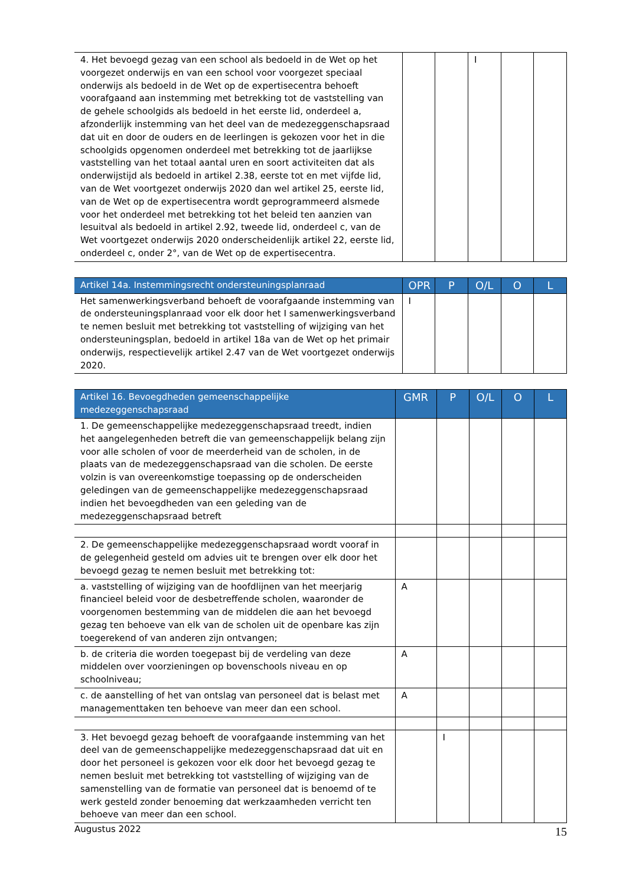| 4. Het bevoegd gezag van een school als bedoeld in de Wet op het voorgezet onderwijs en van een school voor voorgezet speciaal onderwijs als bedoeld in de Wet op de expertisecentra behoeft voorafgaand aan instemming met betrekking tot de vaststelling van de gehele schoolgids als bedoeld in het eerste lid, onderdeel a, afzonderlijk instemming van het deel van de medezeggenschapsraad dat uit en door de ouders en de leerlingen is gekozen voor het in die schoolgids opgenomen onderdeel met betrekking tot de jaarlijkse vaststelling van het totaal aantal uren en soort activiteiten dat als onderwijstijd als bedoeld in artikel 2.38, eerste tot en met vijfde lid, van de Wet voortgezet onderwijs 2020 dan wel artikel 25, eerste lid, van de Wet op de expertisecentra wordt geprogrammeerd alsmede voor het onderdeel met betrekking tot het beleid ten aanzien van lesuitval als bedoeld in artikel 2.92, tweede lid, onderdeel c, van de Wet voortgezet onderwijs 2020 onderscheidenlijk artikel 22, eerste lid, onderdeel c, onder 2°, van de Wet op de expertisecentra. | | | I | | |
| Artikel 14a. Instemmingsrecht ondersteuningsplanraad | OPR | P | O/L | O | L |
| --- | --- | --- | --- | --- | --- |
| Het samenwerkingsverband behoeft de voorafgaande instemming van de ondersteuningsplanraad voor elk door het I samenwerkingsverband te nemen besluit met betrekking tot vaststelling of wijziging van het ondersteuningsplan, bedoeld in artikel 18a van de Wet op het primair onderwijs, respectievelijk artikel 2.47 van de Wet voortgezet onderwijs 2020. | I | | | | |
| Artikel 16. Bevoegdheden gemeenschappelijke medezeggenschapsraad | GMR | P | O/L | O | L |
| --- | --- | --- | --- | --- | --- |
| 1. De gemeenschappelijke medezeggenschapsraad treedt, indien het aangelegenheden betreft die van gemeenschappelijk belang zijn voor alle scholen of voor de meerderheid van de scholen, in de plaats van de medezeggenschapsraad van die scholen. De eerste volzin is van overeenkomstige toepassing op de onderscheiden geledingen van de gemeenschappelijke medezeggenschapsraad indien het bevoegdheden van een geleding van de medezeggenschapsraad betreft | | | | | |
| 2. De gemeenschappelijke medezeggenschapsraad wordt vooraf in de gelegenheid gesteld om advies uit te brengen over elk door het bevoegd gezag te nemen besluit met betrekking tot: | | | | | |
| a. vaststelling of wijziging van de hoofdlijnen van het meerjarig financieel beleid voor de desbetreffende scholen, waaronder de voorgenomen bestemming van de middelen die aan het bevoegd gezag ten behoeve van elk van de scholen uit de openbare kas zijn toegerekend of van anderen zijn ontvangen; | A | | | | |
| b. de criteria die worden toegepast bij de verdeling van deze middelen over voorzieningen op bovenschools niveau en op schoolniveau; | A | | | | |
| c. de aanstelling of het van ontslag van personeel dat is belast met managementtaken ten behoeve van meer dan een school. | A | | | | |
| 3. Het bevoegd gezag behoeft de voorafgaande instemming van het deel van de gemeenschappelijke medezeggenschapsraad dat uit en door het personeel is gekozen voor elk door het bevoegd gezag te nemen besluit met betrekking tot vaststelling of wijziging van de samenstelling van de formatie van personeel dat is benoemd of te werk gesteld zonder benoeming dat werkzaamheden verricht ten behoeve van meer dan een school. | | I | | | |
Augustus 2022
15